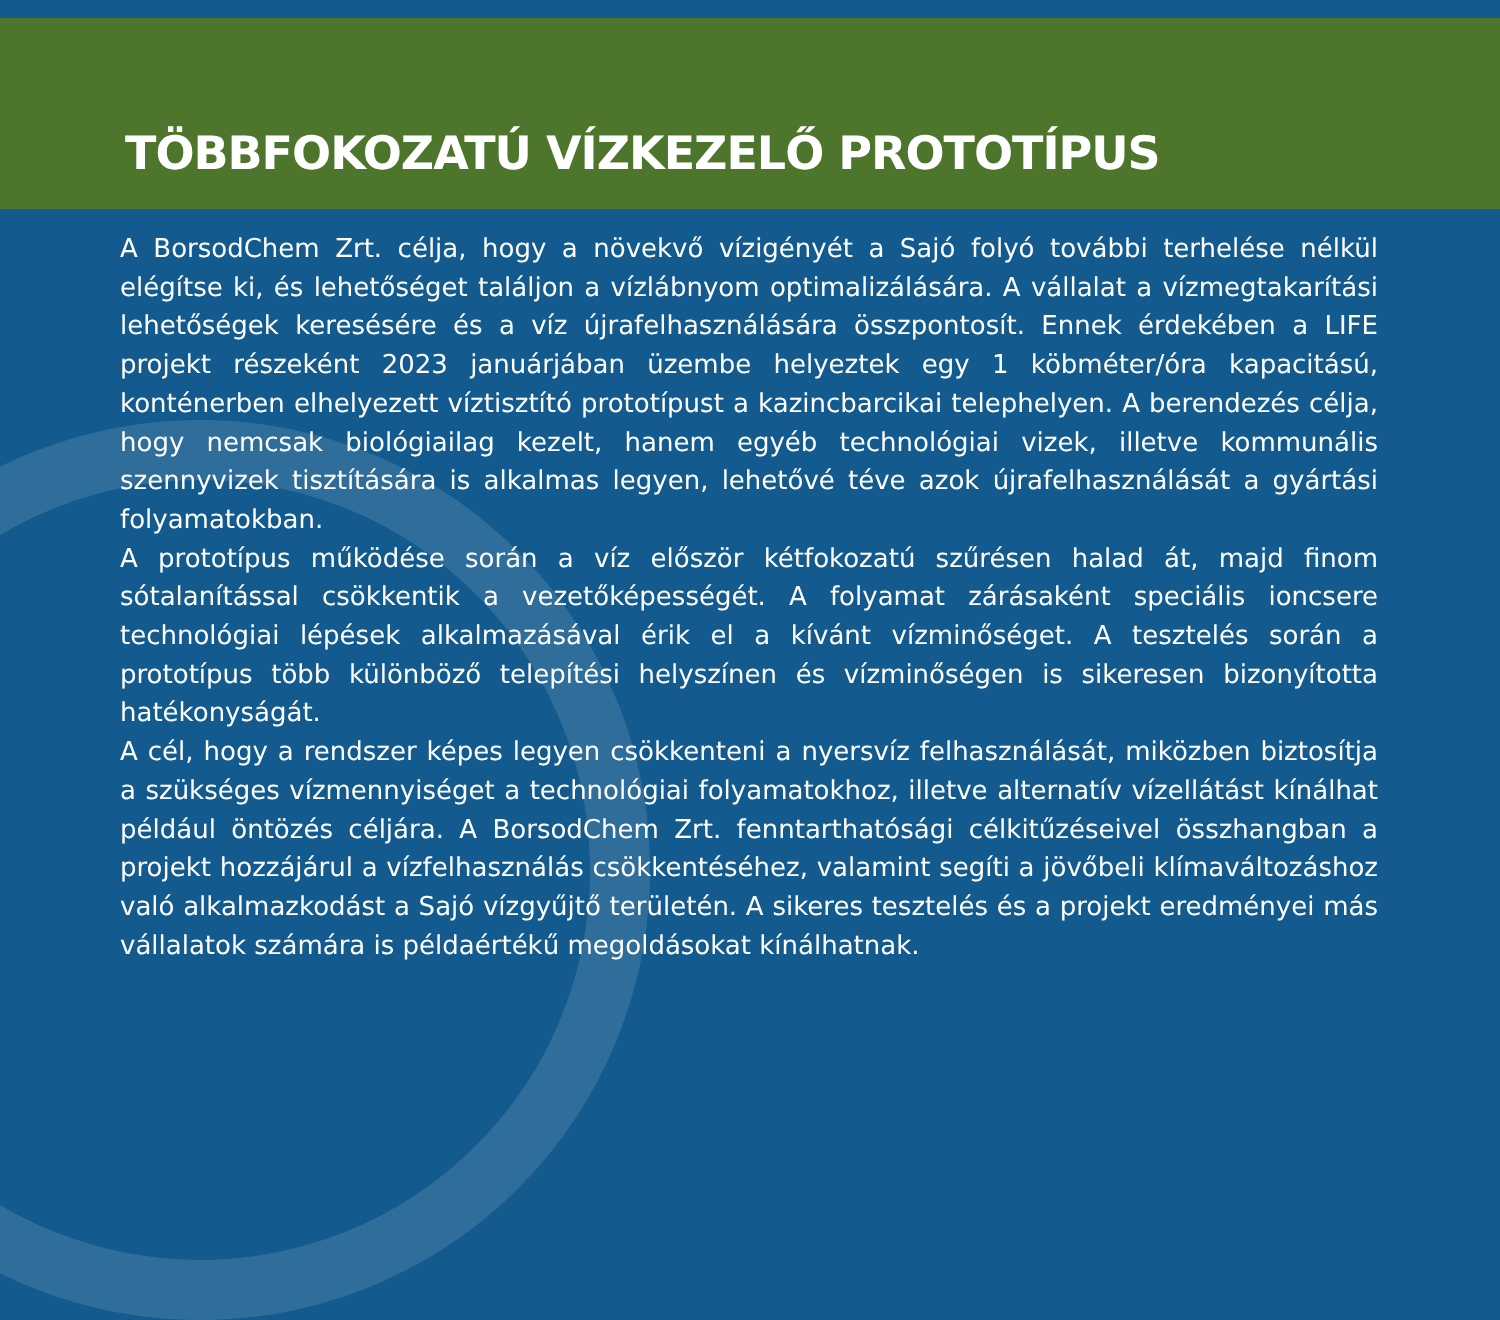TÖBBFOKOZATÚ VÍZKEZELŐ PROTOTÍPUS
A BorsodChem Zrt. célja, hogy a növekvő vízigényét a Sajó folyó további terhelése nélkül elégítse ki, és lehetőséget találjon a vízlábnyom optimalizálására. A vállalat a vízmegtakarítási lehetőségek keresésére és a víz újrafelhasználására összpontosít. Ennek érdekében a LIFE projekt részeként 2023 januárjában üzembe helyeztek egy 1 köbméter/óra kapacitású, konténerben elhelyezett víztisztító prototípust a kazincbarcikai telephelyen. A berendezés célja, hogy nemcsak biológiailag kezelt, hanem egyéb technológiai vizek, illetve kommunális szennyvizek tisztítására is alkalmas legyen, lehetővé téve azok újrafelhasználását a gyártási folyamatokban.
A prototípus működése során a víz először kétfokozatú szűrésen halad át, majd finom sótalanítással csökkentik a vezetőképességét. A folyamat zárásaként speciális ioncsere technológiai lépések alkalmazásával érik el a kívánt vízminőséget. A tesztelés során a prototípus több különböző telepítési helyszínen és vízminőségen is sikeresen bizonyította hatékonyságát.
A cél, hogy a rendszer képes legyen csökkenteni a nyersvíz felhasználását, miközben biztosítja a szükséges vízmennyiséget a technológiai folyamatokhoz, illetve alternatív vízellátást kínálhat például öntözés céljára. A BorsodChem Zrt. fenntarthatósági célkitűzéseivel összhangban a projekt hozzájárul a vízfelhasználás csökkentéséhez, valamint segíti a jövőbeli klímaváltozáshoz való alkalmazkodást a Sajó vízgyűjtő területén. A sikeres tesztelés és a projekt eredményei más vállalatok számára is példaértékű megoldásokat kínálhatnak.